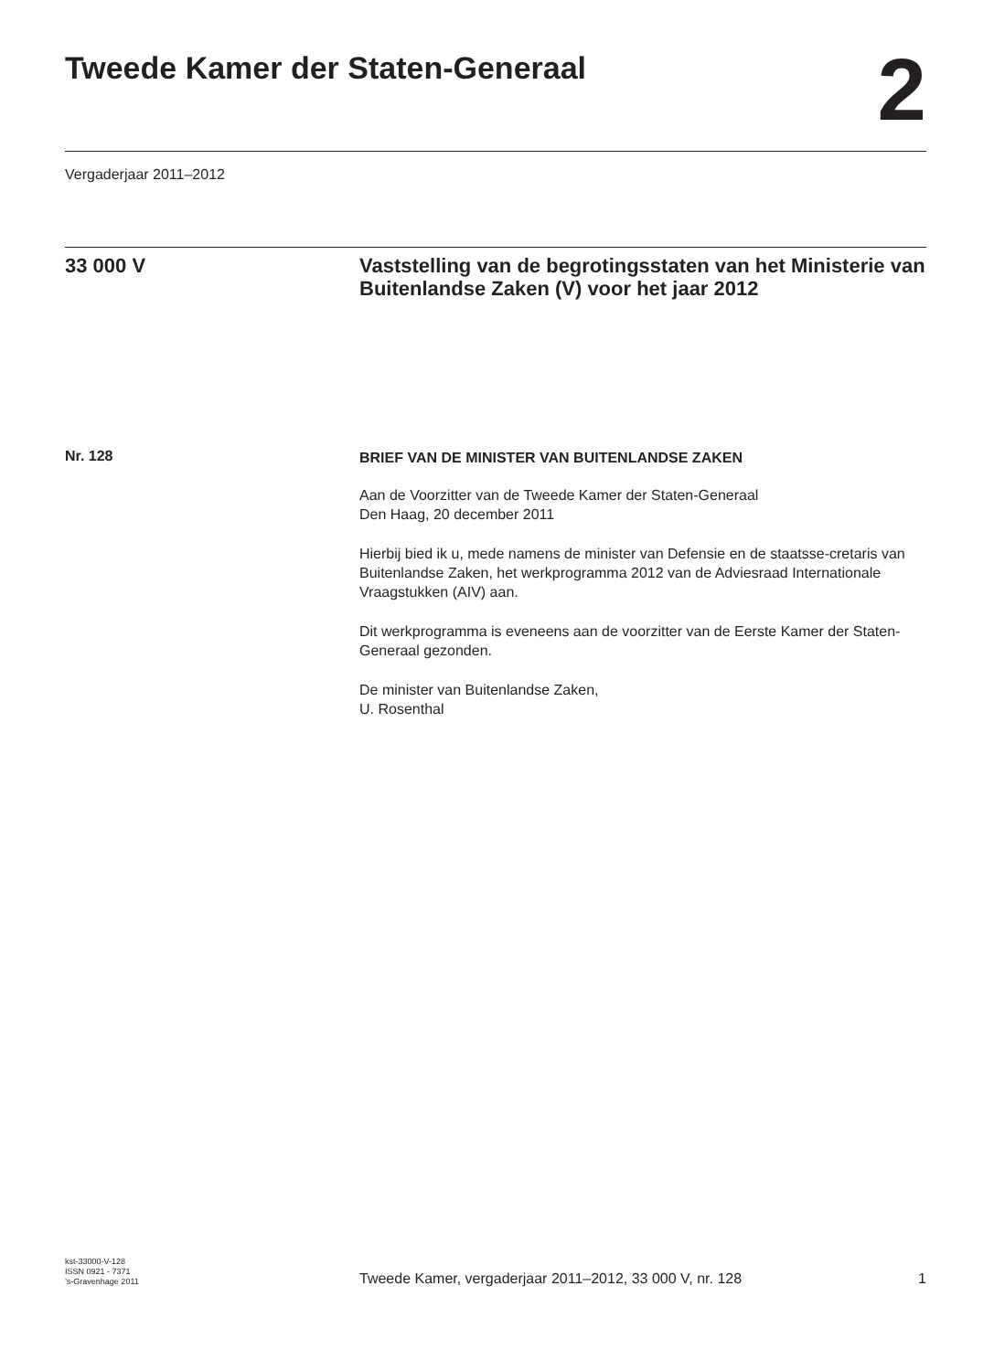Tweede Kamer der Staten-Generaal
2
Vergaderjaar 2011–2012
33 000 V
Vaststelling van de begrotingsstaten van het Ministerie van Buitenlandse Zaken (V) voor het jaar 2012
Nr. 128
BRIEF VAN DE MINISTER VAN BUITENLANDSE ZAKEN
Aan de Voorzitter van de Tweede Kamer der Staten-Generaal
Den Haag, 20 december 2011
Hierbij bied ik u, mede namens de minister van Defensie en de staatsse-cretaris van Buitenlandse Zaken, het werkprogramma 2012 van de Adviesraad Internationale Vraagstukken (AIV) aan.
Dit werkprogramma is eveneens aan de voorzitter van de Eerste Kamer der Staten-Generaal gezonden.
De minister van Buitenlandse Zaken,
U. Rosenthal
kst-33000-V-128
ISSN 0921 - 7371
’s-Gravenhage 2011
Tweede Kamer, vergaderjaar 2011–2012, 33 000 V, nr. 128
1